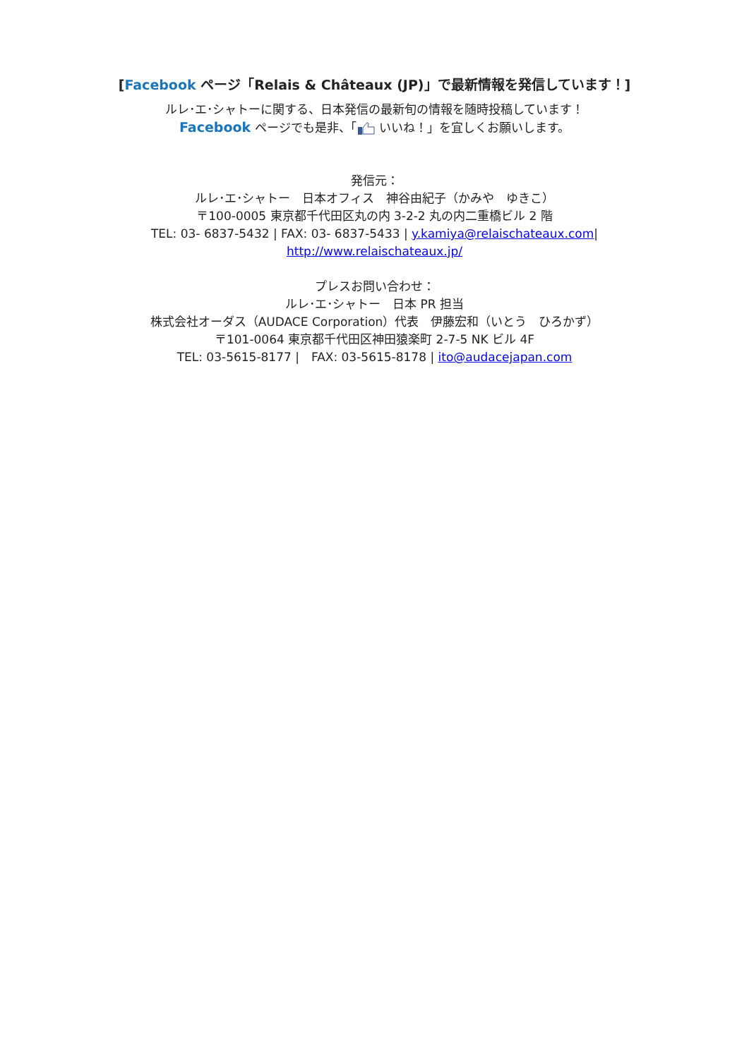[Facebook ページ「Relais & Châteaux (JP)」で最新情報を発信しています！]
ルレ･エ･シャトーに関する、日本発信の最新旬の情報を随時投稿しています！
Facebook ページでも是非、「 いいね！」を宜しくお願いします。
発信元：
ルレ･エ･シャトー　日本オフィス　神谷由紀子（かみや　ゆきこ）
〒100-0005 東京都千代田区丸の内 3-2-2 丸の内二重橋ビル 2 階
TEL: 03- 6837-5432 | FAX: 03- 6837-5433 | y.kamiya@relaischateaux.com|
http://www.relaischateaux.jp/
プレスお問い合わせ：
ルレ･エ･シャトー　日本 PR 担当
株式会社オーダス（AUDACE Corporation）代表　伊藤宏和（いとう　ひろかず）
〒101-0064 東京都千代田区神田猿楽町 2-7-5 NK ビル 4F
TEL: 03-5615-8177 |　FAX: 03-5615-8178 | ito@audacejapan.com